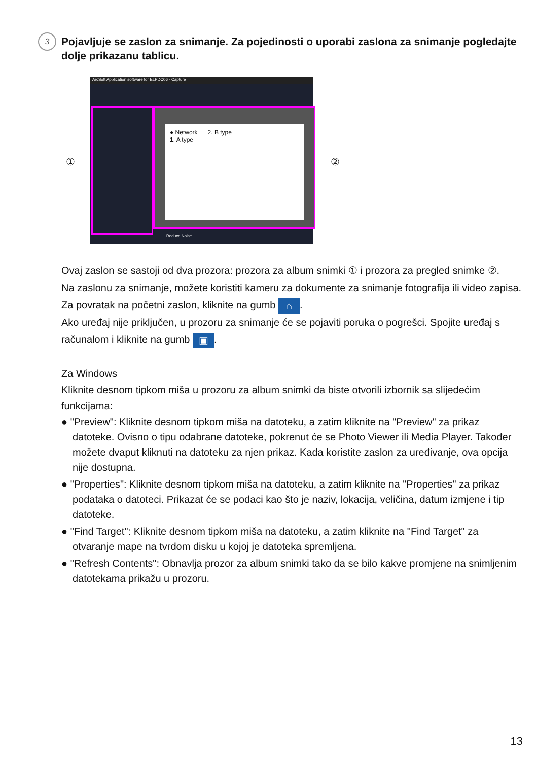3
Pojavljuje se zaslon za snimanje. Za pojedinosti o uporabi zaslona za snimanje pogledajte dolje prikazanu tablicu.
ArcSoft Application software for ELPDC06 - Capture
● Network 2. B type
1. A type
① ②
Reduce Noise
Ovaj zaslon se sastoji od dva prozora: prozora za album snimki ① i prozora za pregled snimke ②.
Na zaslonu za snimanje, možete koristiti kameru za dokumente za snimanje fotografija ili video zapisa. Za povratak na početni zaslon, kliknite na gumb ⌂.
Ako uređaj nije priključen, u prozoru za snimanje će se pojaviti poruka o pogrešci. Spojite uređaj s računalom i kliknite na gumb ▣.
Za Windows
Kliknite desnom tipkom miša u prozoru za album snimki da biste otvorili izbornik sa slijedećim funkcijama:
● "Preview": Kliknite desnom tipkom miša na datoteku, a zatim kliknite na "Preview" za prikaz datoteke. Ovisno o tipu odabrane datoteke, pokrenut će se Photo Viewer ili Media Player. Također možete dvaput kliknuti na datoteku za njen prikaz. Kada koristite zaslon za uređivanje, ova opcija nije dostupna.
● "Properties": Kliknite desnom tipkom miša na datoteku, a zatim kliknite na "Properties" za prikaz podataka o datoteci. Prikazat će se podaci kao što je naziv, lokacija, veličina, datum izmjene i tip datoteke.
● "Find Target": Kliknite desnom tipkom miša na datoteku, a zatim kliknite na "Find Target" za otvaranje mape na tvrdom disku u kojoj je datoteka spremljena.
● "Refresh Contents": Obnavlja prozor za album snimki tako da se bilo kakve promjene na snimljenim datotekama prikažu u prozoru.
13